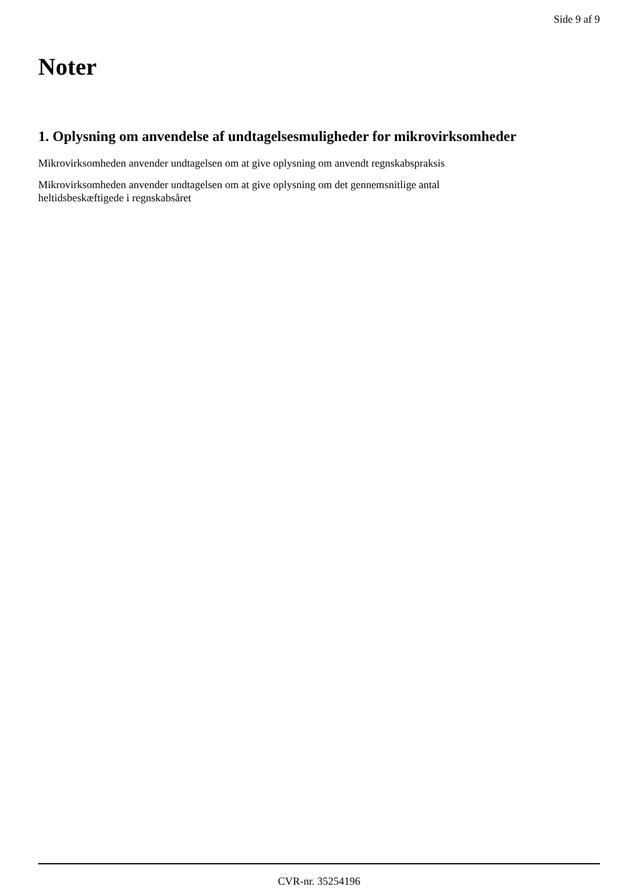Side 9 af 9
Noter
1. Oplysning om anvendelse af undtagelsesmuligheder for mikrovirksomheder
Mikrovirksomheden anvender undtagelsen om at give oplysning om anvendt regnskabspraksis
Mikrovirksomheden anvender undtagelsen om at give oplysning om det gennemsnitlige antal
heltidsbeskæftigede i regnskabsåret
CVR-nr. 35254196